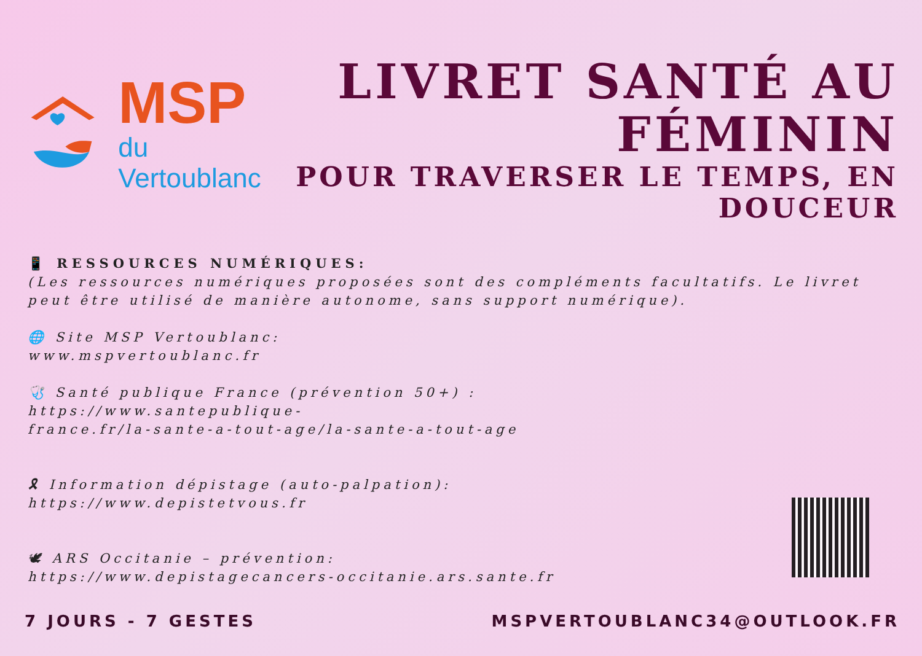MSP
du Vertoublanc
LIVRET SANTÉ AU FÉMININ
POUR TRAVERSER LE TEMPS, EN DOUCEUR
📱 RESSOURCES NUMÉRIQUES:
(Les ressources numériques proposées sont des compléments facultatifs. Le livret peut être utilisé de manière autonome, sans support numérique).
🌐 Site MSP Vertoublanc:
www.mspvertoublanc.fr
🩺 Santé publique France (prévention 50+) :
https://www.santepublique-
france.fr/la-sante-a-tout-age/la-sante-a-tout-age
🎗 Information dépistage (auto-palpation):
https://www.depistetvous.fr
🕊 ARS Occitanie – prévention:
https://www.depistagecancers-occitanie.ars.sante.fr
7 JOURS - 7 GESTES MSPVERTOUBLANC34@OUTLOOK.FR